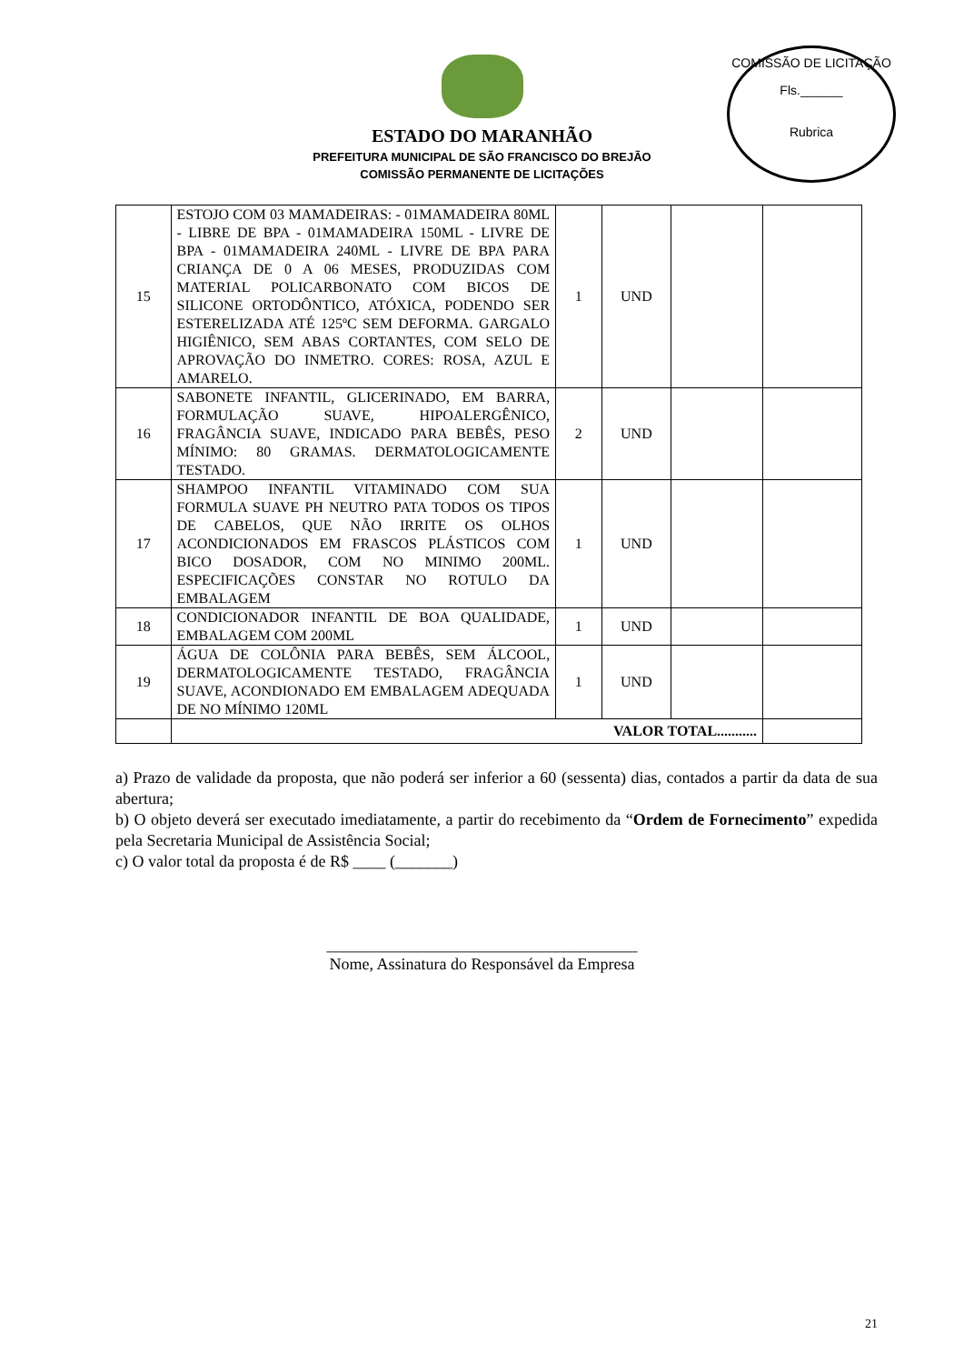COMISSÃO DE LICITAÇÃO
Fls.______
Rubrica
ESTADO DO MARANHÃO
PREFEITURA MUNICIPAL DE SÃO FRANCISCO DO BREJÃO
COMISSÃO PERMANENTE DE LICITAÇÕES
| 15 | ESTOJO COM 03 MAMADEIRAS: - 01MAMADEIRA 80ML - LIBRE DE BPA - 01MAMADEIRA 150ML - LIVRE DE BPA - 01MAMADEIRA 240ML - LIVRE DE BPA PARA CRIANÇA DE 0 A 06 MESES, PRODUZIDAS COM MATERIAL POLICARBONATO COM BICOS DE SILICONE ORTODÔNTICO, ATÓXICA, PODENDO SER ESTERELIZADA ATÉ 125ºC SEM DEFORMA. GARGALO HIGIÊNICO, SEM ABAS CORTANTES, COM SELO DE APROVAÇÃO DO INMETRO. CORES: ROSA, AZUL E AMARELO. | 1 | UND | | |
| 16 | SABONETE INFANTIL, GLICERINADO, EM BARRA, FORMULAÇÃO SUAVE, HIPOALERGÊNICO, FRAGÂNCIA SUAVE, INDICADO PARA BEBÊS, PESO MÍNIMO: 80 GRAMAS. DERMATOLOGICAMENTE TESTADO. | 2 | UND | | |
| 17 | SHAMPOO INFANTIL VITAMINADO COM SUA FORMULA SUAVE PH NEUTRO PATA TODOS OS TIPOS DE CABELOS, QUE NÃO IRRITE OS OLHOS ACONDICIONADOS EM FRASCOS PLÁSTICOS COM BICO DOSADOR, COM NO MINIMO 200ML. ESPECIFICAÇÕES CONSTAR NO ROTULO DA EMBALAGEM | 1 | UND | | |
| 18 | CONDICIONADOR INFANTIL DE BOA QUALIDADE, EMBALAGEM COM 200ML | 1 | UND | | |
| 19 | ÁGUA DE COLÔNIA PARA BEBÊS, SEM ÁLCOOL, DERMATOLOGICAMENTE TESTADO, FRAGÂNCIA SUAVE, ACONDIONADO EM EMBALAGEM ADEQUADA DE NO MÍNIMO 120ML | 1 | UND | | |
| | VALOR TOTAL........... | | | | |
a) Prazo de validade da proposta, que não poderá ser inferior a 60 (sessenta) dias, contados a partir da data de sua abertura;
b) O objeto deverá ser executado imediatamente, a partir do recebimento da “Ordem de Fornecimento” expedida pela Secretaria Municipal de Assistência Social;
c) O valor total da proposta é de R$ ____ (_______)
______________________________________
Nome, Assinatura do Responsável da Empresa
21